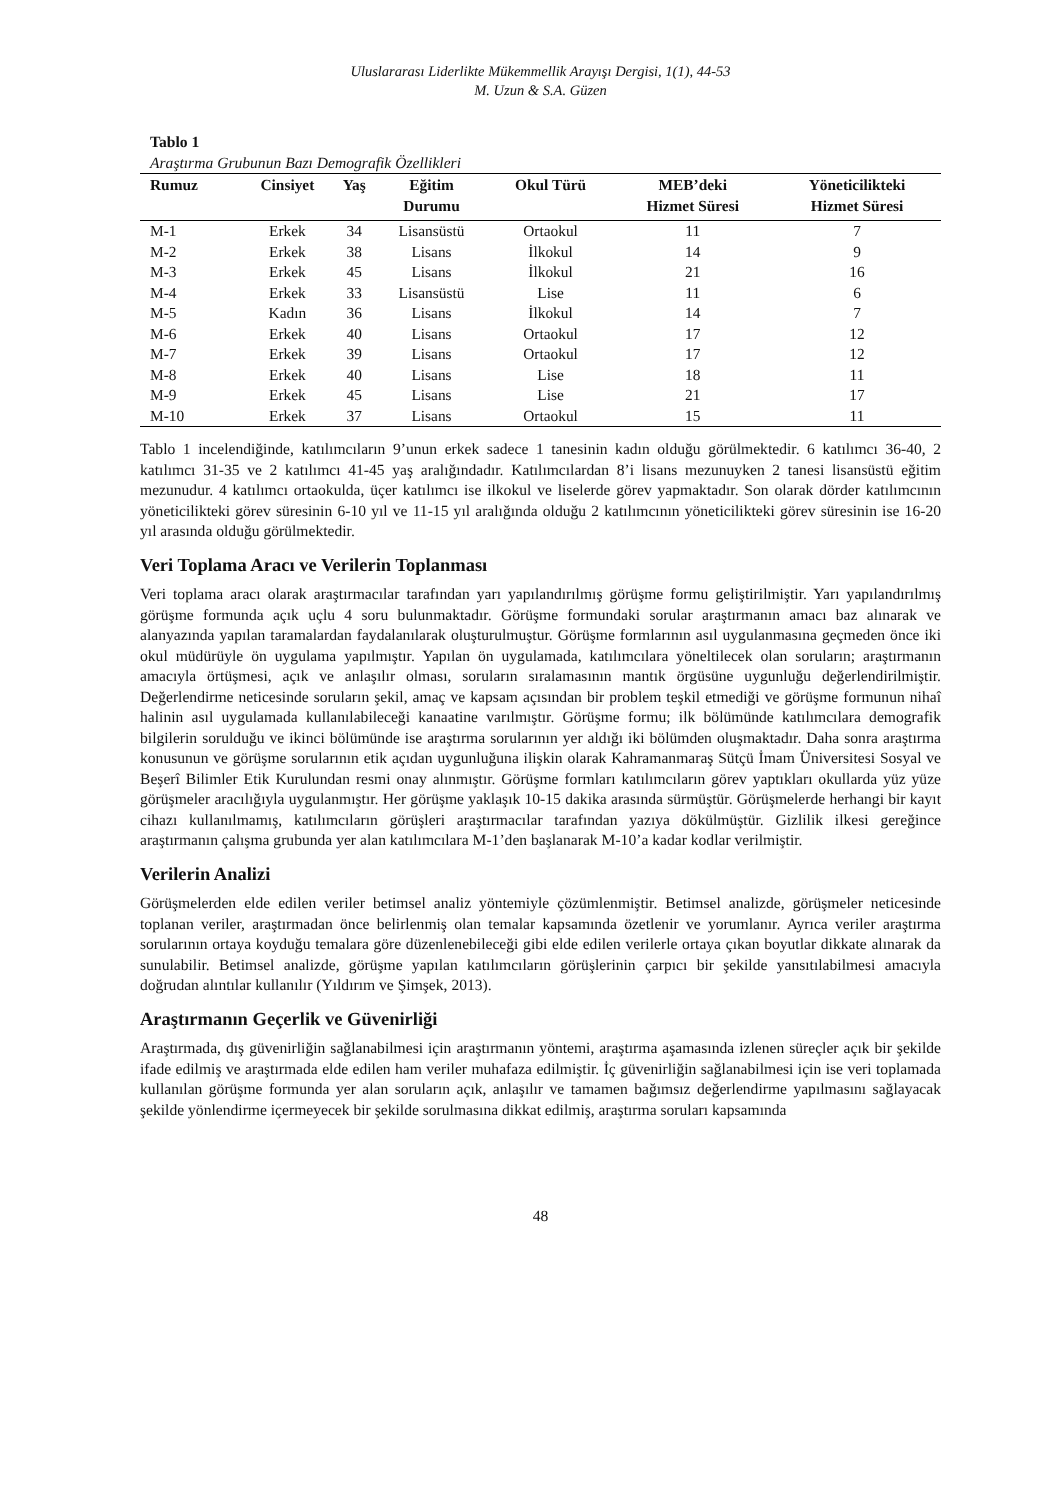Uluslararası Liderlikte Mükemmellik Arayışı Dergisi, 1(1), 44-53
M. Uzun & S.A. Güzen
Tablo 1
Araştırma Grubunun Bazı Demografik Özellikleri
| Rumuz | Cinsiyet | Yaş | Eğitim Durumu | Okul Türü | MEB’deki Hizmet Süresi | Yöneticilikteki Hizmet Süresi |
| --- | --- | --- | --- | --- | --- | --- |
| M-1 | Erkek | 34 | Lisansüstü | Ortaokul | 11 | 7 |
| M-2 | Erkek | 38 | Lisans | İlkokul | 14 | 9 |
| M-3 | Erkek | 45 | Lisans | İlkokul | 21 | 16 |
| M-4 | Erkek | 33 | Lisansüstü | Lise | 11 | 6 |
| M-5 | Kadın | 36 | Lisans | İlkokul | 14 | 7 |
| M-6 | Erkek | 40 | Lisans | Ortaokul | 17 | 12 |
| M-7 | Erkek | 39 | Lisans | Ortaokul | 17 | 12 |
| M-8 | Erkek | 40 | Lisans | Lise | 18 | 11 |
| M-9 | Erkek | 45 | Lisans | Lise | 21 | 17 |
| M-10 | Erkek | 37 | Lisans | Ortaokul | 15 | 11 |
Tablo 1 incelendiğinde, katılımcıların 9’unun erkek sadece 1 tanesinin kadın olduğu görülmektedir. 6 katılımcı 36-40, 2 katılımcı 31-35 ve 2 katılımcı 41-45 yaş aralığındadır. Katılımcılardan 8’i lisans mezunuyken 2 tanesi lisansüstü eğitim mezunudur. 4 katılımcı ortaokulda, üçer katılımcı ise ilkokul ve liselerde görev yapmaktadır. Son olarak dörder katılımcının yöneticilikteki görev süresinin 6-10 yıl ve 11-15 yıl aralığında olduğu 2 katılımcının yöneticilikteki görev süresinin ise 16-20 yıl arasında olduğu görülmektedir.
Veri Toplama Aracı ve Verilerin Toplanması
Veri toplama aracı olarak araştırmacılar tarafından yarı yapılandırılmış görüşme formu geliştirilmiştir. Yarı yapılandırılmış görüşme formunda açık uçlu 4 soru bulunmaktadır. Görüşme formundaki sorular araştırmanın amacı baz alınarak ve alanyazında yapılan taramalardan faydalanılarak oluşturulmuştur. Görüşme formlarının asıl uygulanmasına geçmeden önce iki okul müdürüyle ön uygulama yapılmıştır. Yapılan ön uygulamada, katılımcılara yöneltilecek olan soruların; araştırmanın amacıyla örtüşmesi, açık ve anlaşılır olması, soruların sıralamasının mantık örgüsüne uygunluğu değerlendirilmiştir. Değerlendirme neticesinde soruların şekil, amaç ve kapsam açısından bir problem teşkil etmediği ve görüşme formunun nihaî halinin asıl uygulamada kullanılabileceği kanaatine varılmıştır. Görüşme formu; ilk bölümünde katılımcılara demografik bilgilerin sorulduğu ve ikinci bölümünde ise araştırma sorularının yer aldığı iki bölümden oluşmaktadır. Daha sonra araştırma konusunun ve görüşme sorularının etik açıdan uygunluğuna ilişkin olarak Kahramanmaraş Sütçü İmam Üniversitesi Sosyal ve Beşerî Bilimler Etik Kurulundan resmi onay alınmıştır. Görüşme formları katılımcıların görev yaptıkları okullarda yüz yüze görüşmeler aracılığıyla uygulanmıştır. Her görüşme yaklaşık 10-15 dakika arasında sürmüştür. Görüşmelerde herhangi bir kayıt cihazı kullanılmamış, katılımcıların görüşleri araştırmacılar tarafından yazıya dökülmüştür. Gizlilik ilkesi gereğince araştırmanın çalışma grubunda yer alan katılımcılara M-1’den başlanarak M-10’a kadar kodlar verilmiştir.
Verilerin Analizi
Görüşmelerden elde edilen veriler betimsel analiz yöntemiyle çözümlenmiştir. Betimsel analizde, görüşmeler neticesinde toplanan veriler, araştırmadan önce belirlenmiş olan temalar kapsamında özetlenir ve yorumlanır. Ayrıca veriler araştırma sorularının ortaya koyduğu temalara göre düzenlenebileceği gibi elde edilen verilerle ortaya çıkan boyutlar dikkate alınarak da sunulabilir. Betimsel analizde, görüşme yapılan katılımcıların görüşlerinin çarpıcı bir şekilde yansıtılabilmesi amacıyla doğrudan alıntılar kullanılır (Yıldırım ve Şimşek, 2013).
Araştırmanın Geçerlik ve Güvenirliği
Araştırmada, dış güvenirliğin sağlanabilmesi için araştırmanın yöntemi, araştırma aşamasında izlenen süreçler açık bir şekilde ifade edilmiş ve araştırmada elde edilen ham veriler muhafaza edilmiştir. İç güvenirliğin sağlanabilmesi için ise veri toplamada kullanılan görüşme formunda yer alan soruların açık, anlaşılır ve tamamen bağımsız değerlendirme yapılmasını sağlayacak şekilde yönlendirme içermeyecek bir şekilde sorulmasına dikkat edilmiş, araştırma soruları kapsamında
48